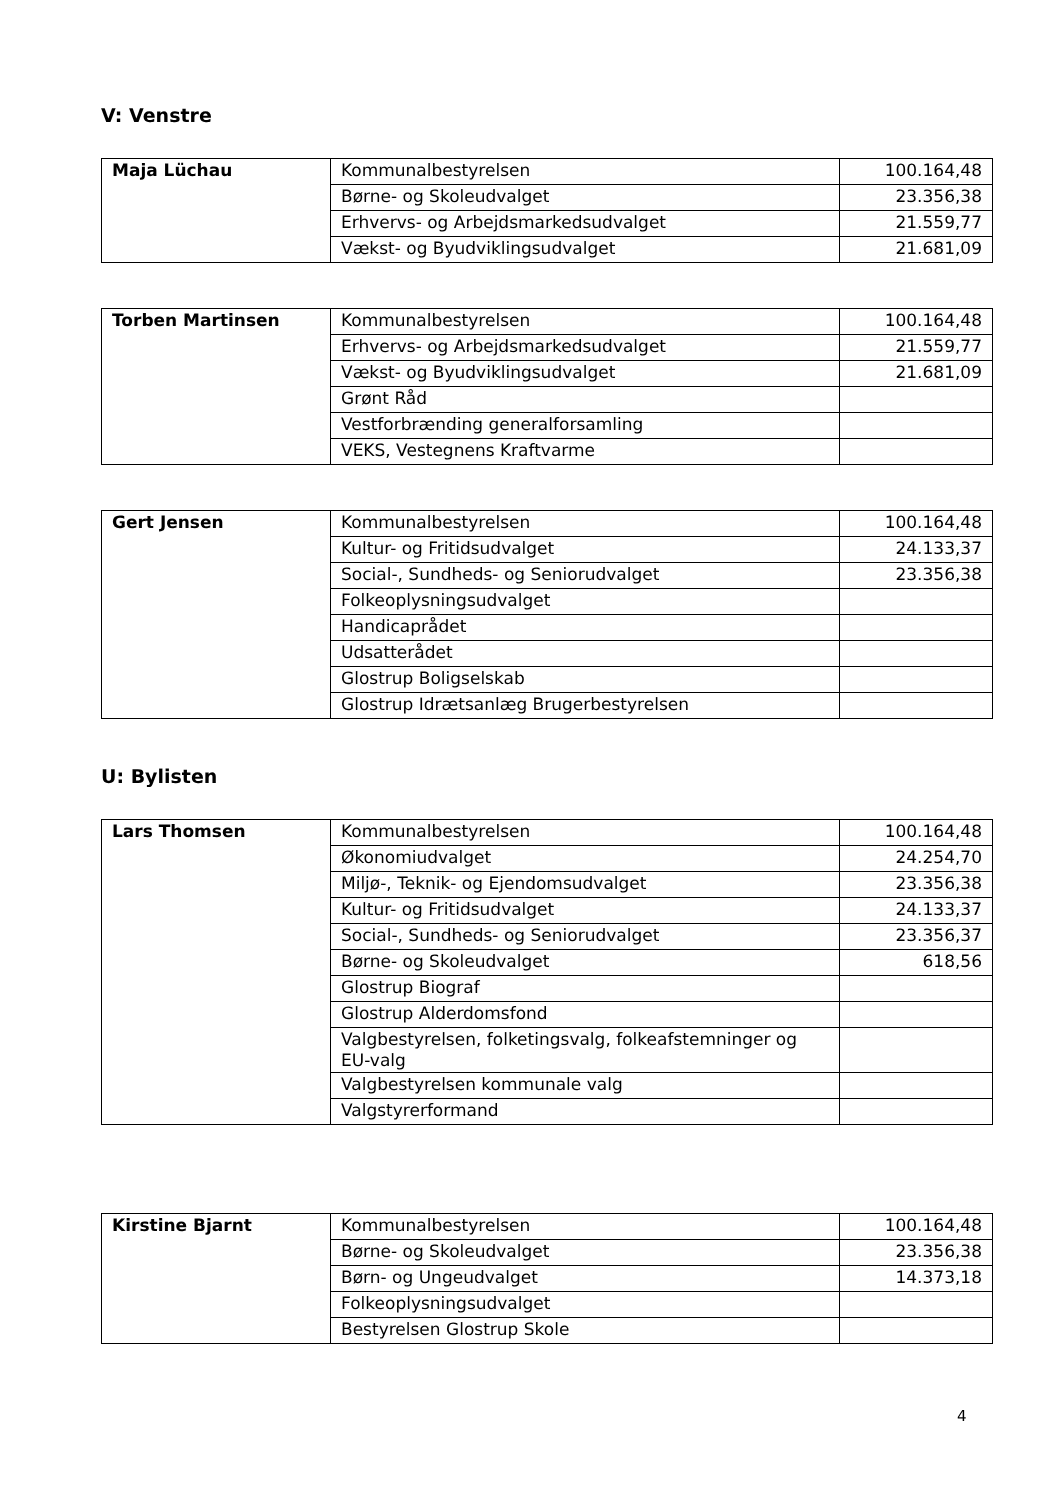V: Venstre
| Maja Lüchau | Kommunalbestyrelsen | 100.164,48 |
| | Børne- og Skoleudvalget | 23.356,38 |
| | Erhvervs- og Arbejdsmarkedsudvalget | 21.559,77 |
| | Vækst- og Byudviklingsudvalget | 21.681,09 |
| Torben Martinsen | Kommunalbestyrelsen | 100.164,48 |
| | Erhvervs- og Arbejdsmarkedsudvalget | 21.559,77 |
| | Vækst- og Byudviklingsudvalget | 21.681,09 |
| | Grønt Råd | |
| | Vestforbrænding generalforsamling | |
| | VEKS, Vestegnens Kraftvarme | |
| Gert Jensen | Kommunalbestyrelsen | 100.164,48 |
| | Kultur- og Fritidsudvalget | 24.133,37 |
| | Social-, Sundheds- og Seniorudvalget | 23.356,38 |
| | Folkeoplysningsudvalget | |
| | Handicaprådet | |
| | Udsatterådet | |
| | Glostrup Boligselskab | |
| | Glostrup Idrætsanlæg Brugerbestyrelsen | |
U: Bylisten
| Lars Thomsen | Kommunalbestyrelsen | 100.164,48 |
| | Økonomiudvalget | 24.254,70 |
| | Miljø-, Teknik- og Ejendomsudvalget | 23.356,38 |
| | Kultur- og Fritidsudvalget | 24.133,37 |
| | Social-, Sundheds- og Seniorudvalget | 23.356,37 |
| | Børne- og Skoleudvalget | 618,56 |
| | Glostrup Biograf | |
| | Glostrup Alderdomsfond | |
| | Valgbestyrelsen, folketingsvalg, folkeafstemninger og EU-valg | |
| | Valgbestyrelsen kommunale valg | |
| | Valgstyrerformand | |
| Kirstine Bjarnt | Kommunalbestyrelsen | 100.164,48 |
| | Børne- og Skoleudvalget | 23.356,38 |
| | Børn- og Ungeudvalget | 14.373,18 |
| | Folkeoplysningsudvalget | |
| | Bestyrelsen Glostrup Skole | |
4